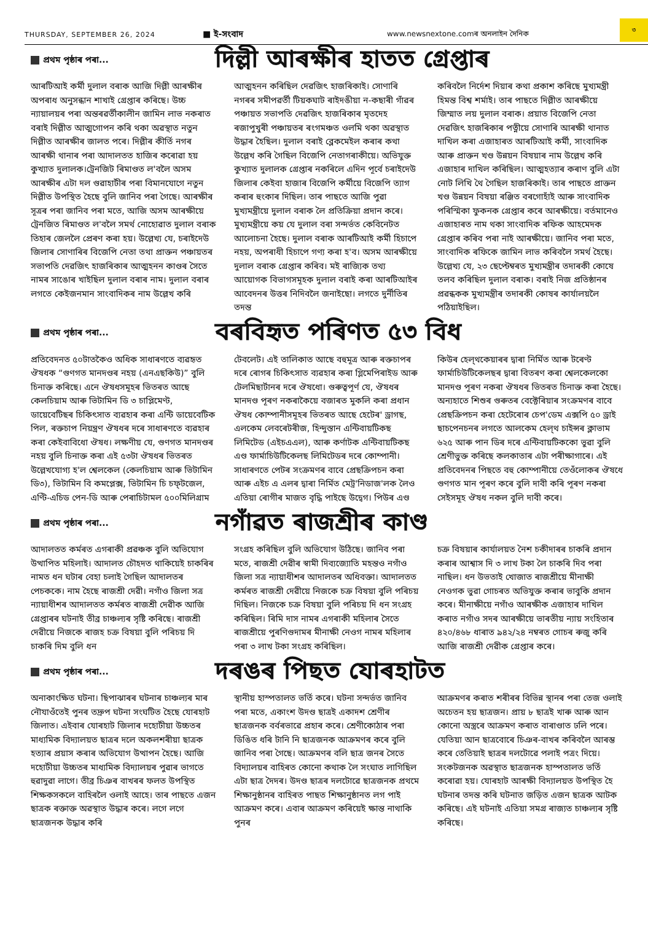THURSDAY, SEPTEMBER 26, 2024
■ ই-সংবাদ
www.newsnextone.comৰ অনলাইন দৈনিক
৩
প্ৰথম পৃষ্ঠাৰ পৰা...
দিল্লী আৰক্ষীৰ হাতত গ্ৰেপ্তাৰ
আৰটিআই কৰ্মী দুলাল বৰাক আজি দিল্লী আৰক্ষীৰ অপৰাধ অনুসন্ধান শাখাই গ্ৰেপ্তাৰ কৰিছে। উচ্চ ন্যায়ালয়ৰ পৰা অন্তৰৱৰ্তীকালীন জামিন লাভ নকৰাত বৰাই দিল্লীত আত্মগোপন কৰি থকা অৱস্থাত নতুন দিল্লীত আৰক্ষীৰ জালত পৰে। দিল্লীৰ কীৰ্তি নগৰ আৰক্ষী থানাৰ পৰা আদালতত হাজিৰ কৰোৱা হয় কুখ্যাত দুলালক।ট্ৰেনজিট ৰিমাণ্ডত ল'বলৈ অসম আৰক্ষীৰ এটা দল গুৱাহাটীৰ পৰা বিমানযোগে নতুন দিল্লীত উপস্থিত হৈছে বুলি জানিব পৰা গৈছে। আৰক্ষীৰ সূত্ৰৰ পৰা জানিব পৰা মতে, আজি অসম আৰক্ষীয়ে ট্ৰেনজিত ৰিমাণ্ডত ল'বলৈ সমৰ্থ নোহোৱাত দুলাল বৰাক তিহাৰ জেললৈ প্ৰেৰণ কৰা হয়। উল্লেখ্য যে, চৰাইদেউ জিলাৰ সোণাৰিৰ বিজেপি নেতা তথা প্ৰাক্তন পঞ্চায়তৰ সভাপতি দেৱজিৎ হাজৰিকাৰ আত্মহনন কাণ্ডৰ সৈতে নামৰ সাঙোৰ খাইছিল দুলাল বৰাৰ নাম। দুলাল বৰাৰ লগতে কেইজনমান সাংবাদিকৰ নাম উল্লেখ কৰি
আত্মহনন কৰিছিল দেৱজিৎ হাজৰিকাই। সোণাৰি নগৰৰ সমীপৱৰ্তী টিয়কঘাট ৰাইদঙীয়া ন-কছাৰী গাঁৱৰ পঞ্চায়ত সভাপতি দেৱজিৎ হাজৰিকাৰ মৃতদেহ ৰজাপুখুৰী পঞ্চায়তৰ ৰংগমঞ্চত ওলমি থকা অৱস্থাত উদ্ধাৰ হৈছিল। দুলাল বৰাই ব্লেকমেইল কৰাৰ কথা উল্লেখ কৰি গৈছিল বিজেপি নেতাগৰাকীয়ে। অভিযুক্ত কুখ্যাত দুলালক গ্ৰেপ্তাৰ নকৰিলে এদিন পূৰ্বে চৰাইদেউ জিলাৰ কেইবা হাজাৰ বিজেপি কৰ্মীয়ে বিজেপি ত্যাগ কৰাৰ হুংকাৰ দিছিল। তাৰ পাছতে আজি পুৱা মুখ্যমন্ত্ৰীয়ে দুলাল বৰাক লৈ প্ৰতিক্ৰিয়া প্ৰদান কৰে। মুখ্যমন্ত্ৰীয়ে কয় যে দুলাল বৰা সন্দৰ্ভত কেবিনেটত আলোচনা হৈছে। দুলাল বৰাক আৰটিআই কৰ্মী হিচাপে নহয়, অপৰাধী হিচাপে গণ্য কৰা হ'ব। অসম আৰক্ষীয়ে দুলাল বৰাক গ্ৰেপ্তাৰ কৰিব। মই ৰাজ্যিক তথ্য আয়োগক বিভাগসমূহক দুলাল বৰাই কৰা আৰটিআইৰ আবেদনৰ উত্তৰ নিদিবলৈ জনাইছো। লগতে দুৰ্নীতিৰ তদন্ত
কৰিবলৈ নিৰ্দেশ দিয়াৰ কথা প্ৰকাশ কৰিছে মুখ্যমন্ত্ৰী হিমন্ত বিশ্ব শৰ্মাই। তাৰ পাছতে দিল্লীত আৰক্ষীয়ে জিম্মাত লয় দুলাল বৰাক। প্ৰয়াত বিজেপি নেতা দেৱজিৎ হাজৰিকাৰ পত্নীয়ে সোণাৰি আৰক্ষী থানাত দাখিল কৰা এজাহাৰত আৰটিআই কৰ্মী, সাংবাদিক আৰু প্ৰাক্তন খণ্ড উন্নয়ন বিষয়াৰ নাম উল্লেখ কৰি এজাহাৰ দাখিল কৰিছিল। আত্মহত্যাৰ কৰাণ বুলি এটা নোট লিখি থৈ গৈছিল হাজৰিকাই। তাৰ পাছতে প্ৰাক্তন খণ্ড উন্নয়ন বিষয়া ৰঞ্জিত বৰগোহাঁই আৰু সাংবাদিক পৰিস্মিকা ফুকনক গ্ৰেপ্তাৰ কৰে আৰক্ষীয়ে। বৰ্তমানেও এজাহাৰত নাম থকা সাংবাদিক ৰফিক আহমেদক গ্ৰেপ্তাৰ কৰিব পৰা নাই আৰক্ষীয়ে। জানিব পৰা মতে, সাংবাদিক ৰফিকে জামিন লাভ কৰিবলৈ সমৰ্থ হৈছে। উল্লেখ্য যে, ২৩ ছেপ্টেম্বৰত মুখ্যমন্ত্ৰীৰ তদাৰকী কোষে তলব কৰিছিল দুলাল বৰাক। বৰাই নিজ প্ৰতিষ্ঠানৰ প্ৰৱন্ধকক মুখ্যমন্ত্ৰীৰ তদাৰকী কোষৰ কাৰ্যালয়লৈ পঠিয়াইছিল।
প্ৰথম পৃষ্ঠাৰ পৰা...
বৰবিহৃত পৰিণত ৫৩ বিধ
প্ৰতিবেদনত ৫০টাতকৈও অধিক সাধাৰণতে ব্যৱহৃত ঔষধক “গুণগত মানদণ্ডৰ নহয় (এনএছকিউ)” বুলি চিনাক্ত কৰিছে। এনে ঔষধসমূহৰ ভিতৰত আছে কেলচিয়াম আৰু ভিটামিন ডি ৩ চাপ্লিমেণ্ট, ডায়েবেটিছৰ চিকিৎসাত ব্যৱহাৰ কৰা এন্টি ডায়েবেটিক পিল, ৰক্তচাপ নিয়ন্ত্ৰণ ঔষধৰ দৰে সাধাৰণতে ব্যৱহাৰ কৰা কেইবাবিধো ঔষধ। লক্ষণীয় যে, গুণগত মানদণ্ডৰ নহয় বুলি চিনাক্ত কৰা এই ৫৩টা ঔষধৰ ভিতৰত উল্লেখযোগ্য হ'ল শ্বেলকেল (কেলচিয়াম আৰু ভিটামিন ডি৩), ভিটামিন বি কমপ্লেক্স, ভিটামিন চি চফ্‌টজেল, এণ্টি-এচিড পেন-ডি আৰু পেৰাচিটামল ৫০০মিলিগ্ৰাম
টেবলেট। এই তালিকাত আছে বহুমূত্ৰ আৰু ৰক্তচাপৰ দৰে ৰোগৰ চিকিৎসাত ব্যৱহাৰ কৰা গ্লিমেপিৰাইড আৰু টেলমিছাৰ্টানৰ দৰে ঔষধো। গুৰুত্বপূৰ্ণ যে, ঔষধৰ মানদণ্ড পূৰণ নকৰাকৈয়ে বজাৰত মুকলি কৰা প্ৰধান ঔষধ কোম্পানীসমূহৰ ভিতৰত আছে হেটেৰ' ড্ৰাগছ, এলকেম লেবৰেটৰীজ, হিন্দুস্তান এন্টিবায়টিকছ লিমিটেড (এইচএএল), আৰু কৰ্ণাটক এন্টিবায়টিকছ এণ্ড ফাৰ্মাচিউটিকেলছ লিমিটেডৰ দৰে কোম্পানী। সাধাৰণতে পেটৰ সংক্ৰমণৰ বাবে প্ৰেছক্ৰিপচন কৰা আৰু এইচ এ এলৰ দ্বাৰা নিৰ্মিত মেট্ৰ'নিডাজ'লক লৈও এতিয়া ৰোগীৰ মাজত বৃদ্ধি পাইছে উদ্বেগ। পিউৰ এণ্ড
কিউৰ হেল্‌থকেয়াৰৰ দ্বাৰা নিৰ্মিত আৰু টৰেণ্ট ফাৰ্মাচিউটিকেলছৰ দ্বাৰা বিতৰণ কৰা শ্বেলকেলকো মানদণ্ড পূৰণ নকৰা ঔষধৰ ভিতৰত চিনাক্ত কৰা হৈছে। অন্যহাতে শিশুৰ গুৰুতৰ বেক্টেৰিয়াৰ সংক্ৰমণৰ বাবে প্ৰেছক্ৰিপচন কৰা হেটেৰোৰ চেপ'ডেম এক্সপি ৫০ ড্ৰাই ছাচপেনচনৰ লগতে আলকেম হেল্‌থ চাইন্সৰ ক্লাভাম ৬২৫ আৰু পান ডিৰ দৰে এন্টিবায়টিককো ভুৱা বুলি শ্ৰেণীভুক্ত কৰিছে কলকাতাৰ এটা পৰীক্ষাগাৰে। এই প্ৰতিবেদনৰ পিছতে বহু কোম্পানীয়ে তেওঁলোকৰ ঔষধে গুণগত মান পূৰণ কৰে বুলি দাবী কৰি পূৰণ নকৰা সেইসমূহ ঔষধ নকল বুলি দাবী কৰে।
প্ৰথম পৃষ্ঠাৰ পৰা...
নগাঁৱত ৰাজশ্ৰীৰ কাণ্ড
আদালতত কৰ্মৰত এগৰাকী প্ৰৱঞ্চক বুলি অভিযোগ উত্থাপিত মহিলাই। আদালত চৌহদত থাকিয়েই চাকৰিৰ নামত ধন ঘটাৰ বেহা চলাই গৈছিল আদালতৰ পেচককে। নাম হৈছে ৰাজশ্ৰী দেৱী। নগাঁও জিলা সত্ৰ ন্যায়াধীশৰ আদালতত কৰ্মৰত ৰাজশ্ৰী দেৱীক আজি গ্ৰেপ্তাৰৰ ঘটনাই তীব্ৰ চাঞ্চল্যৰ সৃষ্টি কৰিছে। ৰাজশ্ৰী দেৱীয়ে নিজকে ৰাজহ চক্ৰ বিষয়া বুলি পৰিচয় দি চাকৰি দিম বুলি ধন
সংগ্ৰহ কৰিছিল বুলি অভিযোগ উঠিছে। জানিব পৰা মতে, ৰাজশ্ৰী দেৱীৰ স্বামী দিব্যজ্যোতি মহন্তও নগাঁও জিলা সত্ৰ ন্যায়াধীশৰ আদালতৰ অধিবক্তা। আদালতত কৰ্মৰত ৰাজশ্ৰী দেৱীয়ে নিজকে চক্ৰ বিষয়া বুলি পৰিচয় দিছিল। নিজকে চক্ৰ বিষয়া বুলি পৰিচয় দি ধন সংগ্ৰহ কৰিছিল। ৰিমি দাস নামৰ এগৰাকী মহিলাৰ সৈতে ৰাজশ্ৰীয়ে পুৰণিগুদামৰ মীনাক্ষী নেওগ নামৰ মহিলাৰ পৰা ৩ লাখ টকা সংগ্ৰহ কৰিছিল।
চক্ৰ বিষয়াৰ কাৰ্যালয়ত নৈশ চকীদাৰৰ চাকৰি প্ৰদান কৰাৰ আশ্বাস দি ৩ লাখ টকা লৈ চাকৰি দিব পৰা নাছিল। ধন উভতাই খোজাত ৰাজশ্ৰীয়ে মীনাক্ষী নেওগক ভুৱা গোচৰত অভিযুক্ত কৰাৰ ভাবুকি প্ৰদান কৰে। মীনাক্ষীয়ে নগাঁও আৰক্ষীক এজাহাৰ দাখিল কৰাত নগাঁও সদৰ আৰক্ষীয়ে ভাৰতীয় ন্যায় সংহিতাৰ ৪২০/৪৬৮ ধাৰাত ৯৪২/২৪ নম্বৰত গোচৰ ৰুজু কৰি আজি ৰাজশ্ৰী দেৱীক গ্ৰেপ্তাৰ কৰে।
প্ৰথম পৃষ্ঠাৰ পৰা...
দৰঙৰ পিছত যোৰহাটত
অনাকাংক্ষিত ঘটনা। ছিপাঝাৰৰ ঘটনাৰ চাঞ্চল্যৰ মাৰ নৌযাওঁতেই পুনৰ তদ্ৰুপ ঘটনা সংঘটিত হৈছে যোৰহাট জিলাত। এইবাৰ যোৰহাট জিলাৰ দহোটীয়া উচ্চতৰ মাধ্যমিক বিদ্যালয়ত ছাত্ৰৰ দলে অকলশৰীয়া ছাত্ৰক হত্যাৰ প্ৰয়াস কৰাৰ অভিযোগ উত্থাপন হৈছে। আজি দহোটীয়া উচ্চতৰ মাধ্যমিক বিদ্যালয়ৰ পুৱাৰ ভাগতে হুৱাদুৱা লাগে। তীব্ৰ চিঞৰ বাখৰৰ ফলত উপস্থিত শিক্ষকসকলে বাহিৰলৈ ওলাই আহে। তাৰ পাছতে এজন ছাত্ৰক ৰক্তাক্ত অৱস্থাত উদ্ধাৰ কৰে। লগে লগে ছাত্ৰজনক উদ্ধাৰ কৰি
স্থানীয় হাস্পতালত ভৰ্তি কৰে। ঘটনা সন্দৰ্ভত জানিব পৰা মতে, একাংশ উদণ্ড ছাত্ৰই একাদশ শ্ৰেণীৰ ছাত্ৰজনক বৰ্বৰভাৱে প্ৰহাৰ কৰে। শ্ৰেণীকোঠাৰ পৰা ডিঙিত ধৰি টানি নি ছাত্ৰজনক আক্ৰমণৰ কৰে বুলি জানিব পৰা গৈছে। আক্ৰমণৰ বলি ছাত্ৰ জনৰ সৈতে বিদ্যালয়ৰ বাহিৰত কোনো কথাক লৈ সংঘাত লাগিছিল এটা ছাত্ৰ দৈদৰ। উদণ্ড ছাত্ৰৰ দলটোৱে ছাত্ৰজনক প্ৰথমে শিক্ষানুষ্ঠানৰ বাহিৰত পাছত শিক্ষানুষ্ঠানত লগ পাই আক্ৰমণ কৰে। এবাৰ আক্ৰমণ কৰিয়েই ক্ষান্ত নাথাকি পুনৰ
আক্ৰমণৰ কৰাত শৰীৰৰ বিভিন্ন স্থানৰ পৰা তেজ ওলাই অচেতন হয় ছাত্ৰজন। প্ৰায় ৮ ছাত্ৰই খাৰু আৰু আন কোনো অস্ত্ৰৰে আক্ৰমণ কৰাত বাৰাণ্ডাত ঢলি পৰে। যেতিয়া আন ছাত্ৰবোৰে চিঞৰ-বাখৰ কৰিবলৈ আৰম্ভ কৰে তেতিয়াই ছাত্ৰৰ দলটোৱে পলাই পত্ৰং দিয়ে। সংকটজনক অৱস্থাত ছাত্ৰজনক হাস্পতালত ভৰ্তি কৰোৱা হয়। যোৰহাট আৰক্ষী বিদ্যালয়ত উপস্থিত হৈ ঘটনাৰ তদন্ত কৰি ঘটনাত জড়িত এজন ছাত্ৰক আটক কৰিছে। এই ঘটনাই এতিয়া সমগ্ৰ ৰাজ্যত চাঞ্চল্যৰ সৃষ্টি কৰিছে।